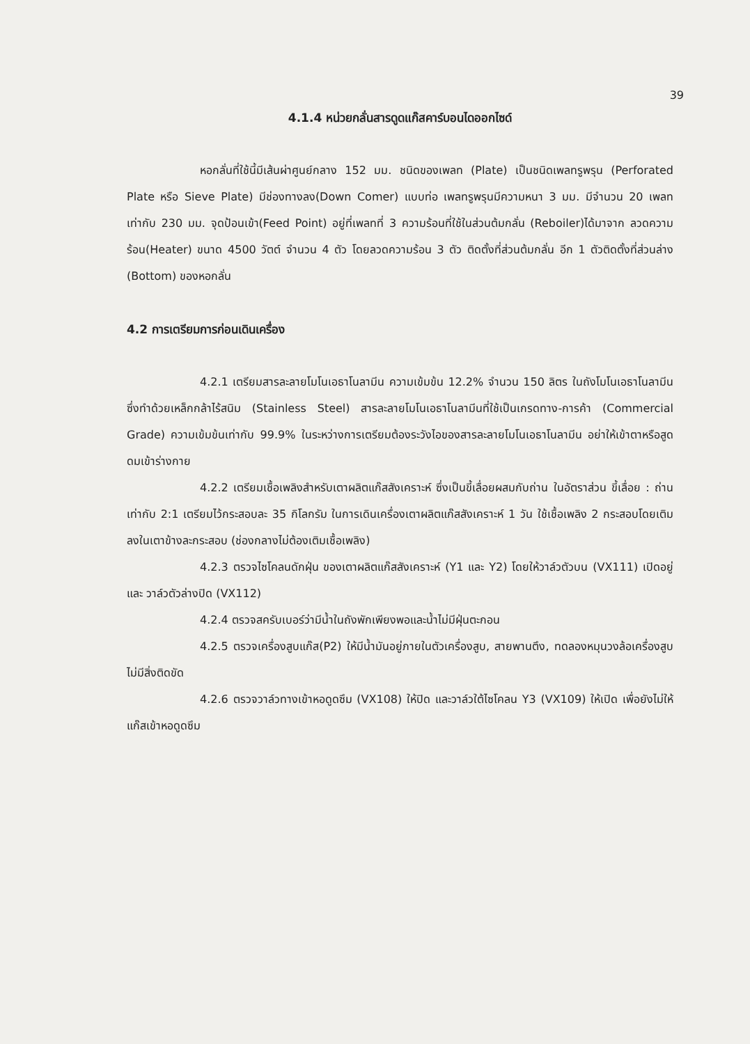39
4.1.4 หน่วยกลั่นสารดูดแก๊สคาร์บอนไดออกไซด์
หอกลั่นที่ใช้นี้มีเส้นผ่าศูนย์กลาง 152 มม. ชนิดของเพลท (Plate) เป็นชนิดเพลทรูพรุน (Perforated Plate หรือ Sieve Plate) มีช่องทางลง(Down Comer) แบบท่อ เพลทรูพรุนมีความหนา 3 มม. มีจำนวน 20 เพลทเท่ากับ 230 มม. จุดป้อนเข้า(Feed Point) อยู่ที่เพลทที่ 3 ความร้อนที่ใช้ในส่วนต้มกลั่น (Reboiler)ได้มาจาก ลวดความร้อน(Heater) ขนาด 4500 วัตต์ จำนวน 4 ตัว โดยลวดความร้อน 3 ตัว ติดตั้งที่ส่วนต้มกลั่น อีก 1 ตัวติดตั้งที่ส่วนล่าง (Bottom) ของหอกลั่น
4.2 การเตรียมการก่อนเดินเครื่อง
4.2.1 เตรียมสารละลายโมโนเอธาโนลามีน ความเข้มข้น 12.2% จำนวน 150 ลิตร ในถังโมโนเอธาโนลามีน ซึ่งทำด้วยเหล็กกล้าไร้สนิม (Stainless Steel) สารละลายโมโนเอธาโนลามีนที่ใช้เป็นเกรดทาง-การค้า (Commercial Grade) ความเข้มข้นเท่ากับ 99.9% ในระหว่างการเตรียมต้องระวังไอของสารละลายโมโนเอธาโนลามีน อย่าให้เข้าตาหรือสูดดมเข้าร่างกาย
4.2.2 เตรียมเชื้อเพลิงสำหรับเตาผลิตแก๊สสังเคราะห์ ซึ่งเป็นขี้เลื่อยผสมกับถ่าน ในอัตราส่วน ขี้เลื่อย : ถ่าน เท่ากับ 2:1 เตรียมไว้กระสอบละ 35 กิโลกรัม ในการเดินเครื่องเตาผลิตแก๊สสังเคราะห์ 1 วัน ใช้เชื้อเพลิง 2 กระสอบโดยเติมลงในเตาข้างละกระสอบ (ช่องกลางไม่ต้องเติมเชื้อเพลิง)
4.2.3 ตรวจไซโคลนดักฝุ่น ของเตาผลิตแก๊สสังเคราะห์ (Y1 และ Y2) โดยให้วาล์วตัวบน (VX111) เปิดอยู่ และ วาล์วตัวล่างปิด (VX112)
4.2.4 ตรวจสครับเบอร์ว่ามีน้ำในถังพักเพียงพอและน้ำไม่มีฝุ่นตะกอน
4.2.5 ตรวจเครื่องสูบแก๊ส(P2) ให้มีน้ำมันอยู่ภายในตัวเครื่องสูบ, สายพานตึง, ทดลองหมุนวงล้อเครื่องสูบไม่มีสิ่งติดขัด
4.2.6 ตรวจวาล์วทางเข้าหอดูดซึม (VX108) ให้ปิด และวาล์วใต้ไซโคลน Y3 (VX109) ให้เปิด เพื่อยังไม่ให้แก๊สเข้าหอดูดซึม